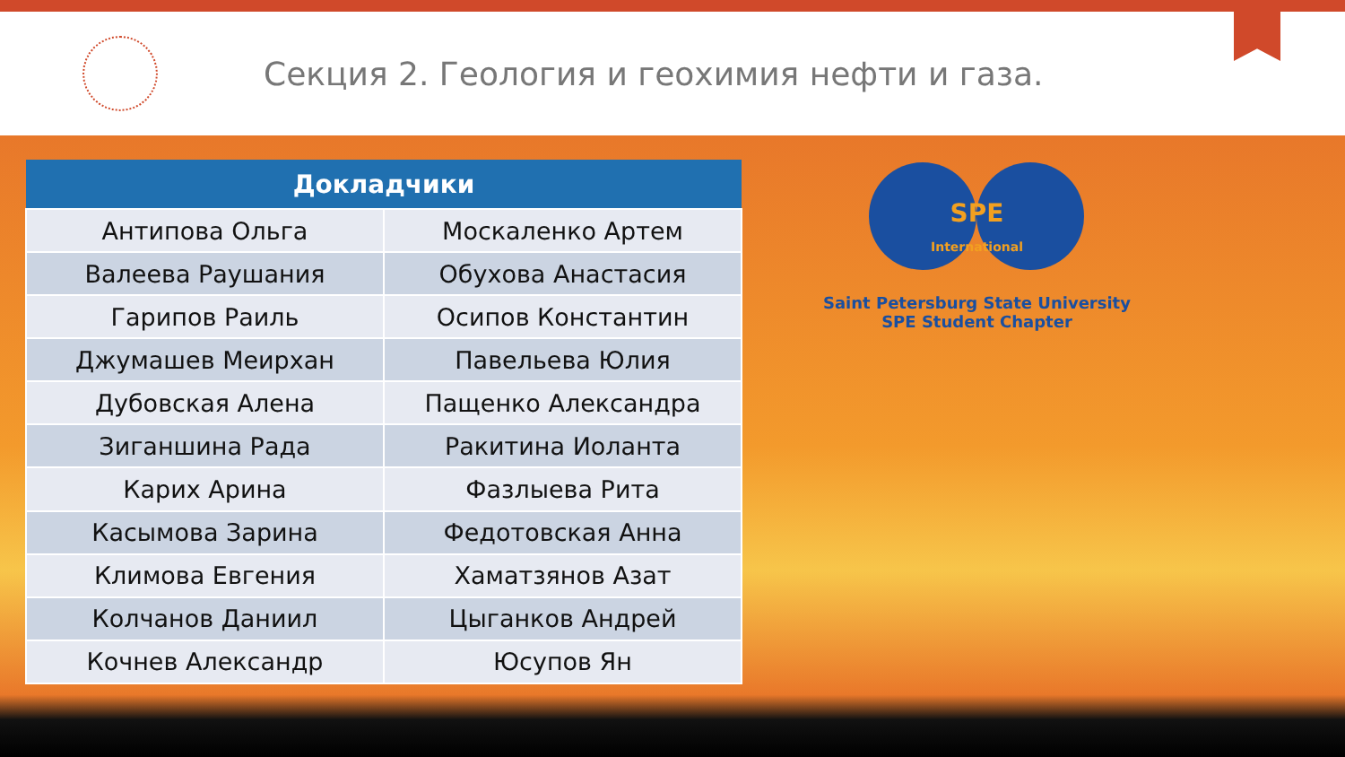Секция 2. Геология и геохимия нефти и газа.
| Докладчики | |
| --- | --- |
| Антипова Ольга | Москаленко Артем |
| Валеева Раушания | Обухова Анастасия |
| Гарипов Раиль | Осипов Константин |
| Джумашев Меирхан | Павельева Юлия |
| Дубовская Алена | Пащенко Александра |
| Зиганшина Рада | Ракитина Иоланта |
| Карих Арина | Фазлыева Рита |
| Касымова Зарина | Федотовская Анна |
| Климова Евгения | Хаматзянов Азат |
| Колчанов Даниил | Цыганков Андрей |
| Кочнев Александр | Юсупов Ян |
SPE
International
Saint Petersburg State University
SPE Student Chapter